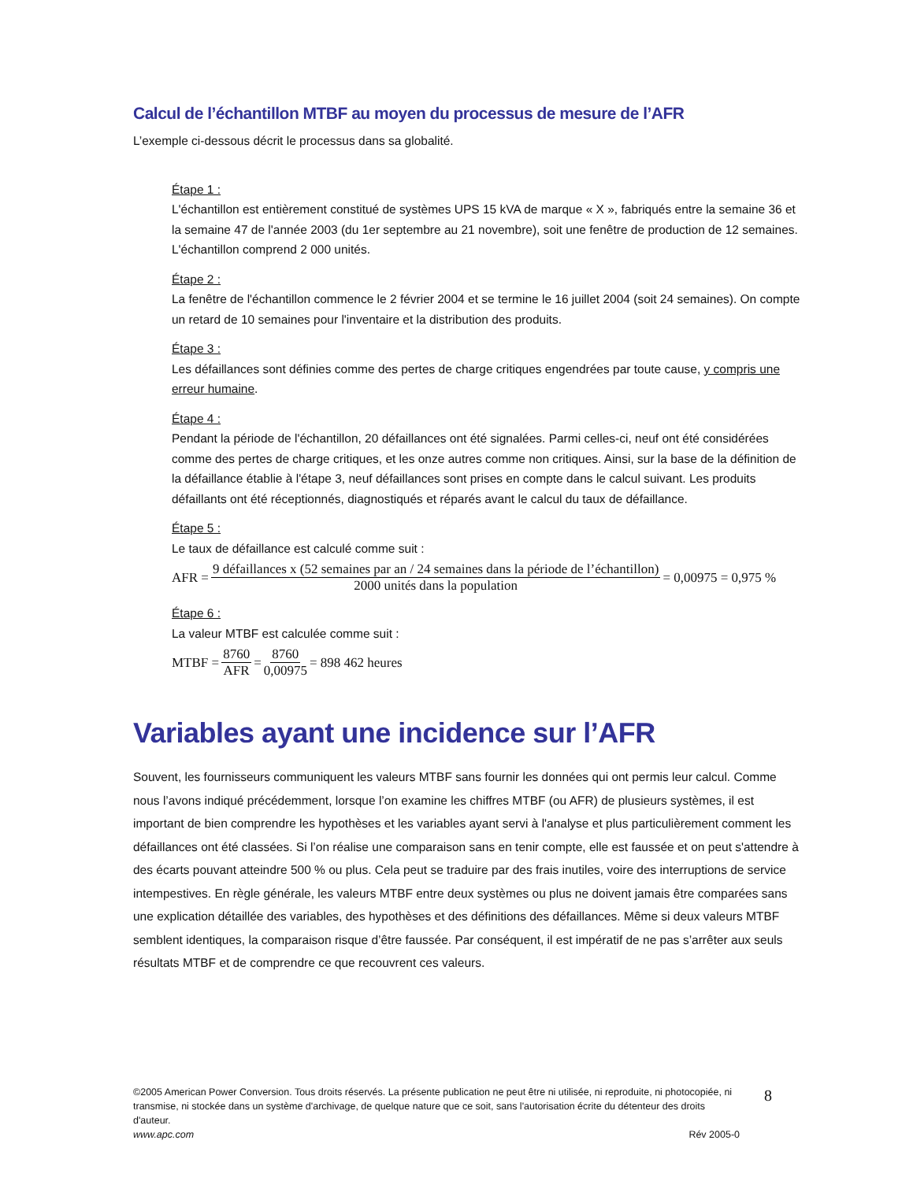Calcul de l’échantillon MTBF au moyen du processus de mesure de l’AFR
L’exemple ci-dessous décrit le processus dans sa globalité.
Étape 1 :
L'échantillon est entièrement constitué de systèmes UPS 15 kVA de marque « X », fabriqués entre la semaine 36 et la semaine 47 de l'année 2003 (du 1er septembre au 21 novembre), soit une fenêtre de production de 12 semaines. L'échantillon comprend 2 000 unités.
Étape 2 :
La fenêtre de l'échantillon commence le 2 février 2004 et se termine le 16 juillet 2004 (soit 24 semaines). On compte un retard de 10 semaines pour l'inventaire et la distribution des produits.
Étape 3 :
Les défaillances sont définies comme des pertes de charge critiques engendrées par toute cause, y compris une erreur humaine.
Étape 4 :
Pendant la période de l'échantillon, 20 défaillances ont été signalées. Parmi celles-ci, neuf ont été considérées comme des pertes de charge critiques, et les onze autres comme non critiques. Ainsi, sur la base de la définition de la défaillance établie à l'étape 3, neuf défaillances sont prises en compte dans le calcul suivant. Les produits défaillants ont été réceptionnés, diagnostiqués et réparés avant le calcul du taux de défaillance.
Étape 5 :
Le taux de défaillance est calculé comme suit :
AFR = 9 défaillances x (52 semaines par an / 24 semaines dans la période de l’échantillon) 2000 unités dans la population = 0,00975 = 0,975 %
Étape 6 :
La valeur MTBF est calculée comme suit :
MTBF = 8760 AFR = 8760 0,00975 = 898 462 heures
Variables ayant une incidence sur l’AFR
Souvent, les fournisseurs communiquent les valeurs MTBF sans fournir les données qui ont permis leur calcul. Comme nous l’avons indiqué précédemment, lorsque l’on examine les chiffres MTBF (ou AFR) de plusieurs systèmes, il est important de bien comprendre les hypothèses et les variables ayant servi à l'analyse et plus particulièrement comment les défaillances ont été classées. Si l’on réalise une comparaison sans en tenir compte, elle est faussée et on peut s'attendre à des écarts pouvant atteindre 500 % ou plus. Cela peut se traduire par des frais inutiles, voire des interruptions de service intempestives. En règle générale, les valeurs MTBF entre deux systèmes ou plus ne doivent jamais être comparées sans une explication détaillée des variables, des hypothèses et des définitions des défaillances. Même si deux valeurs MTBF semblent identiques, la comparaison risque d’être faussée. Par conséquent, il est impératif de ne pas s’arrêter aux seuls résultats MTBF et de comprendre ce que recouvrent ces valeurs.
©2005 American Power Conversion. Tous droits réservés. La présente publication ne peut être ni utilisée, ni reproduite, ni photocopiée, ni transmise, ni stockée dans un système d'archivage, de quelque nature que ce soit, sans l'autorisation écrite du détenteur des droits d'auteur.
www.apc.com Rév 2005-0
8